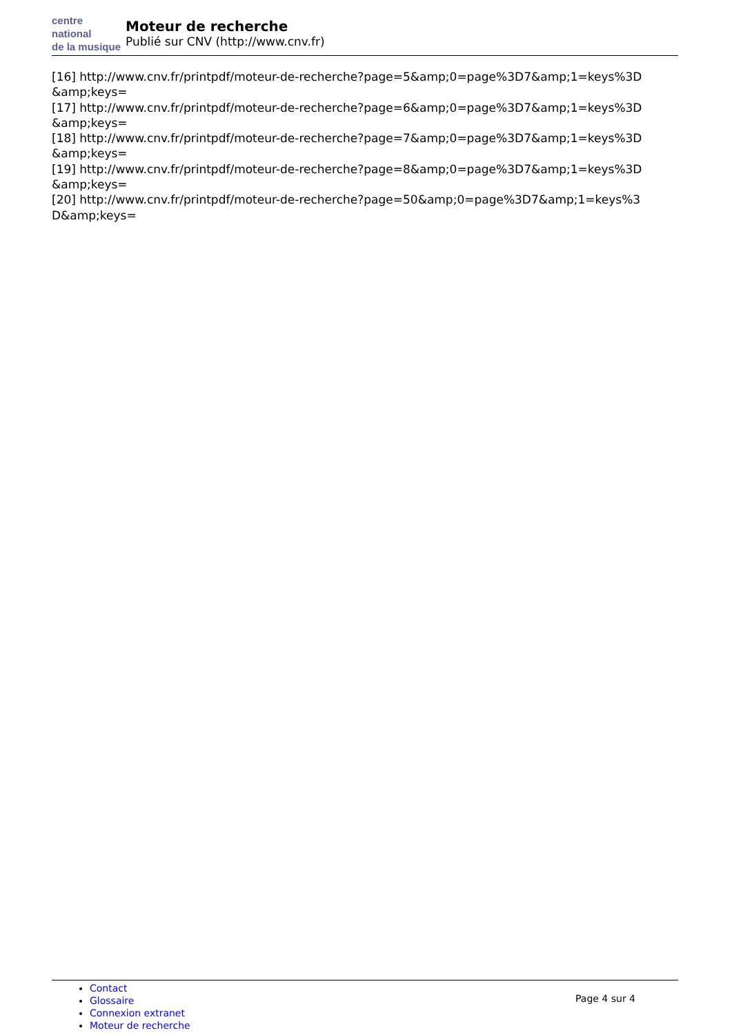centre
national
de la musique
Moteur de recherche
Publié sur CNV (http://www.cnv.fr)
[16] http://www.cnv.fr/printpdf/moteur-de-recherche?page=5&amp;0=page%3D7&amp;1=keys%3D &amp;keys=
[17] http://www.cnv.fr/printpdf/moteur-de-recherche?page=6&amp;0=page%3D7&amp;1=keys%3D &amp;keys=
[18] http://www.cnv.fr/printpdf/moteur-de-recherche?page=7&amp;0=page%3D7&amp;1=keys%3D &amp;keys=
[19] http://www.cnv.fr/printpdf/moteur-de-recherche?page=8&amp;0=page%3D7&amp;1=keys%3D &amp;keys=
[20] http://www.cnv.fr/printpdf/moteur-de-recherche?page=50&amp;0=page%3D7&amp;1=keys%3 D&amp;keys=
Contact
Glossaire
Connexion extranet
Moteur de recherche
Page 4 sur 4